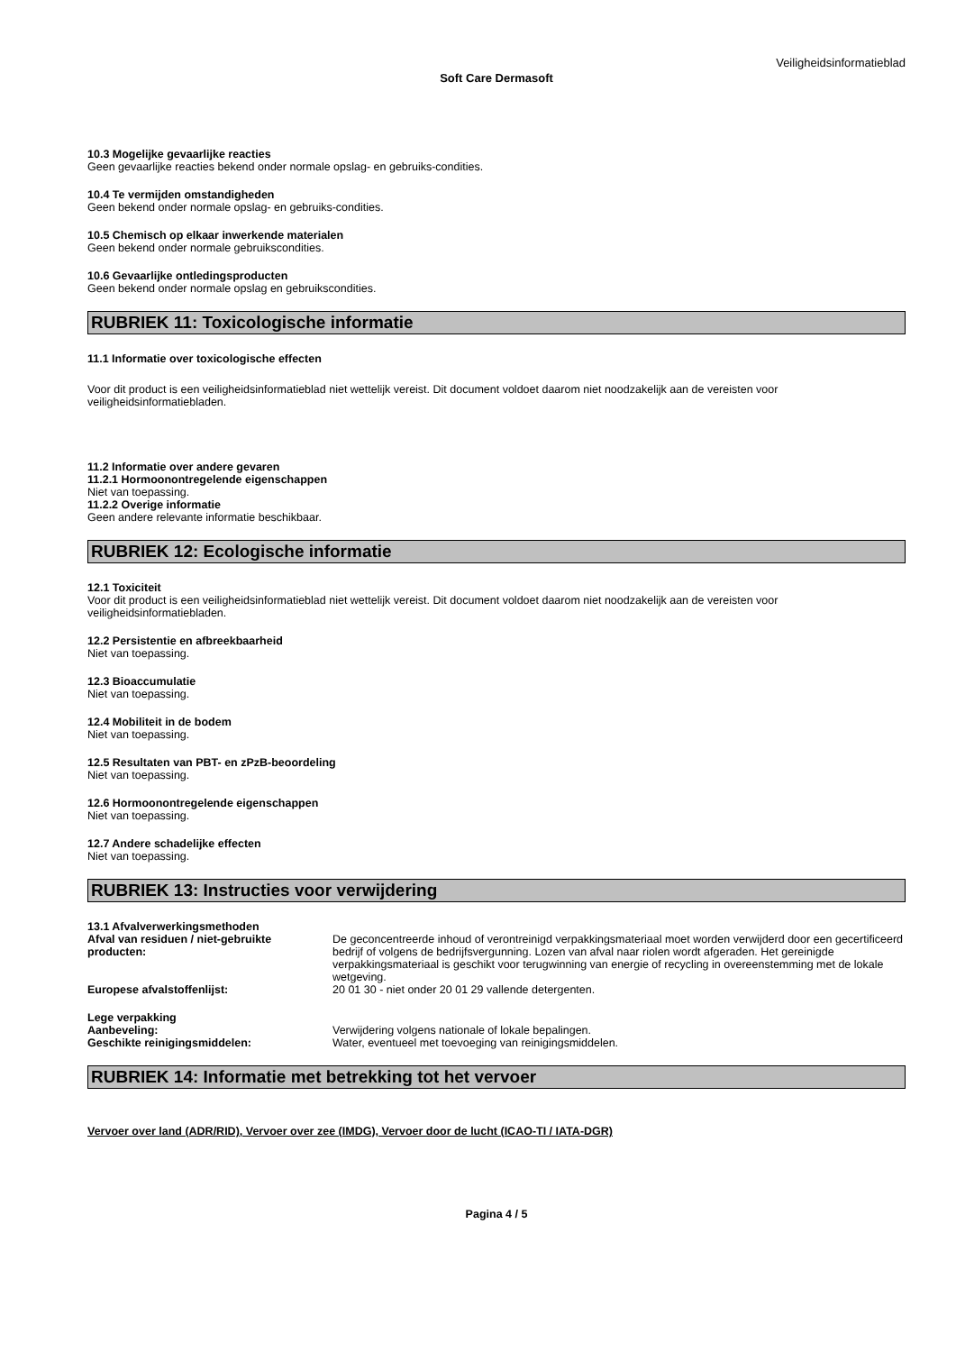Veiligheidsinformatieblad
Soft Care Dermasoft
10.3 Mogelijke gevaarlijke reacties
Geen gevaarlijke reacties bekend onder normale opslag- en gebruiks-condities.
10.4 Te vermijden omstandigheden
Geen bekend onder normale opslag- en gebruiks-condities.
10.5 Chemisch op elkaar inwerkende materialen
Geen bekend onder normale gebruikscondities.
10.6 Gevaarlijke ontledingsproducten
Geen bekend onder normale opslag en gebruikscondities.
RUBRIEK 11: Toxicologische informatie
11.1 Informatie over toxicologische effecten
Voor dit product is een veiligheidsinformatieblad niet wettelijk vereist. Dit document voldoet daarom niet noodzakelijk aan de vereisten voor veiligheidsinformatiebladen.
11.2 Informatie over andere gevaren
11.2.1 Hormoonontregelende eigenschappen
Niet van toepassing.
11.2.2 Overige informatie
Geen andere relevante informatie beschikbaar.
RUBRIEK 12: Ecologische informatie
12.1 Toxiciteit
Voor dit product is een veiligheidsinformatieblad niet wettelijk vereist. Dit document voldoet daarom niet noodzakelijk aan de vereisten voor veiligheidsinformatiebladen.
12.2 Persistentie en afbreekbaarheid
Niet van toepassing.
12.3 Bioaccumulatie
Niet van toepassing.
12.4 Mobiliteit in de bodem
Niet van toepassing.
12.5 Resultaten van PBT- en zPzB-beoordeling
Niet van toepassing.
12.6 Hormoonontregelende eigenschappen
Niet van toepassing.
12.7 Andere schadelijke effecten
Niet van toepassing.
RUBRIEK 13: Instructies voor verwijdering
13.1 Afvalverwerkingsmethoden
Afval van residuen / niet-gebruikte producten:
De geconcentreerde inhoud of verontreinigd verpakkingsmateriaal moet worden verwijderd door een gecertificeerd bedrijf of volgens de bedrijfsvergunning. Lozen van afval naar riolen wordt afgeraden. Het gereinigde verpakkingsmateriaal is geschikt voor terugwinning van energie of recycling in overeenstemming met de lokale wetgeving.
Europese afvalstoffenlijst: 20 01 30 - niet onder 20 01 29 vallende detergenten.
Lege verpakking
Aanbeveling: Verwijdering volgens nationale of lokale bepalingen.
Geschikte reinigingsmiddelen: Water, eventueel met toevoeging van reinigingsmiddelen.
RUBRIEK 14: Informatie met betrekking tot het vervoer
Vervoer over land (ADR/RID), Vervoer over zee (IMDG), Vervoer door de lucht (ICAO-TI / IATA-DGR)
Pagina 4 / 5